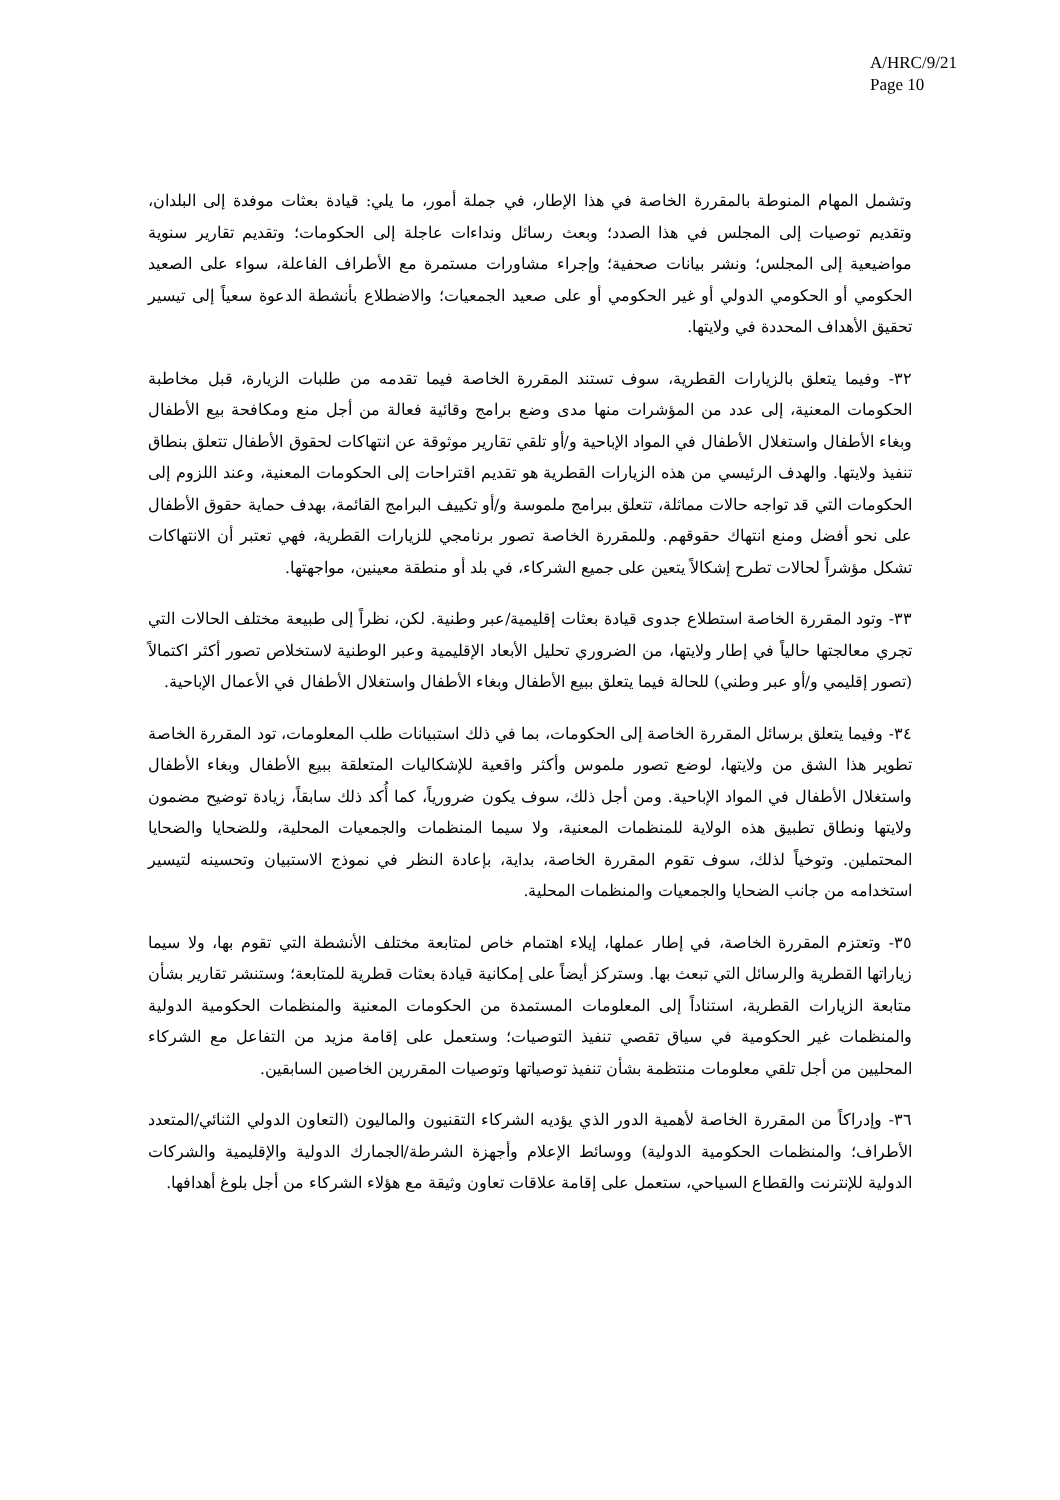A/HRC/9/21
Page 10
وتشمل المهام المنوطة بالمقررة الخاصة في هذا الإطار، في جملة أمور، ما يلي: قيادة بعثات موفدة إلى البلدان، وتقديم توصيات إلى المجلس في هذا الصدد؛ وبعث رسائل ونداءات عاجلة إلى الحكومات؛ وتقديم تقارير سنوية مواضيعية إلى المجلس؛ ونشر بيانات صحفية؛ وإجراء مشاورات مستمرة مع الأطراف الفاعلة، سواء على الصعيد الحكومي أو الحكومي الدولي أو غير الحكومي أو على صعيد الجمعيات؛ والاضطلاع بأنشطة الدعوة سعياً إلى تيسير تحقيق الأهداف المحددة في ولايتها.
٣٢- وفيما يتعلق بالزيارات القطرية، سوف تستند المقررة الخاصة فيما تقدمه من طلبات الزيارة، قبل مخاطبة الحكومات المعنية، إلى عدد من المؤشرات منها مدى وضع برامج وقائية فعالة من أجل منع ومكافحة بيع الأطفال وبغاء الأطفال واستغلال الأطفال في المواد الإباحية و/أو تلقي تقارير موثوقة عن انتهاكات لحقوق الأطفال تتعلق بنطاق تنفيذ ولايتها. والهدف الرئيسي من هذه الزيارات القطرية هو تقديم اقتراحات إلى الحكومات المعنية، وعند اللزوم إلى الحكومات التي قد تواجه حالات مماثلة، تتعلق ببرامج ملموسة و/أو تكييف البرامج القائمة، بهدف حماية حقوق الأطفال على نحو أفضل ومنع انتهاك حقوقهم. وللمقررة الخاصة تصور برنامجي للزيارات القطرية، فهي تعتبر أن الانتهاكات تشكل مؤشراً لحالات تطرح إشكالاً يتعين على جميع الشركاء، في بلد أو منطقة معينين، مواجهتها.
٣٣- وتود المقررة الخاصة استطلاع جدوى قيادة بعثات إقليمية/عبر وطنية. لكن، نظراً إلى طبيعة مختلف الحالات التي تجري معالجتها حالياً في إطار ولايتها، من الضروري تحليل الأبعاد الإقليمية وعبر الوطنية لاستخلاص تصور أكثر اكتمالاً (تصور إقليمي و/أو عبر وطني) للحالة فيما يتعلق ببيع الأطفال وبغاء الأطفال واستغلال الأطفال في الأعمال الإباحية.
٣٤- وفيما يتعلق برسائل المقررة الخاصة إلى الحكومات، بما في ذلك استبيانات طلب المعلومات، تود المقررة الخاصة تطوير هذا الشق من ولايتها، لوضع تصور ملموس وأكثر واقعية للإشكاليات المتعلقة ببيع الأطفال وبغاء الأطفال واستغلال الأطفال في المواد الإباحية. ومن أجل ذلك، سوف يكون ضرورياً، كما أُكد ذلك سابقاً، زيادة توضيح مضمون ولايتها ونطاق تطبيق هذه الولاية للمنظمات المعنية، ولا سيما المنظمات والجمعيات المحلية، وللضحايا والضحايا المحتملين. وتوخياً لذلك، سوف تقوم المقررة الخاصة، بداية، بإعادة النظر في نموذج الاستبيان وتحسينه لتيسير استخدامه من جانب الضحايا والجمعيات والمنظمات المحلية.
٣٥- وتعتزم المقررة الخاصة، في إطار عملها، إيلاء اهتمام خاص لمتابعة مختلف الأنشطة التي تقوم بها، ولا سيما زياراتها القطرية والرسائل التي تبعث بها. وستركز أيضاً على إمكانية قيادة بعثات قطرية للمتابعة؛ وستنشر تقارير بشأن متابعة الزيارات القطرية، استناداً إلى المعلومات المستمدة من الحكومات المعنية والمنظمات الحكومية الدولية والمنظمات غير الحكومية في سياق تقصي تنفيذ التوصيات؛ وستعمل على إقامة مزيد من التفاعل مع الشركاء المحليين من أجل تلقي معلومات منتظمة بشأن تنفيذ توصياتها وتوصيات المقررين الخاصين السابقين.
٣٦- وإدراكاً من المقررة الخاصة لأهمية الدور الذي يؤديه الشركاء التقنيون والماليون (التعاون الدولي الثنائي/المتعدد الأطراف؛ والمنظمات الحكومية الدولية) ووسائط الإعلام وأجهزة الشرطة/الجمارك الدولية والإقليمية والشركات الدولية للإنترنت والقطاع السياحي، ستعمل على إقامة علاقات تعاون وثيقة مع هؤلاء الشركاء من أجل بلوغ أهدافها.